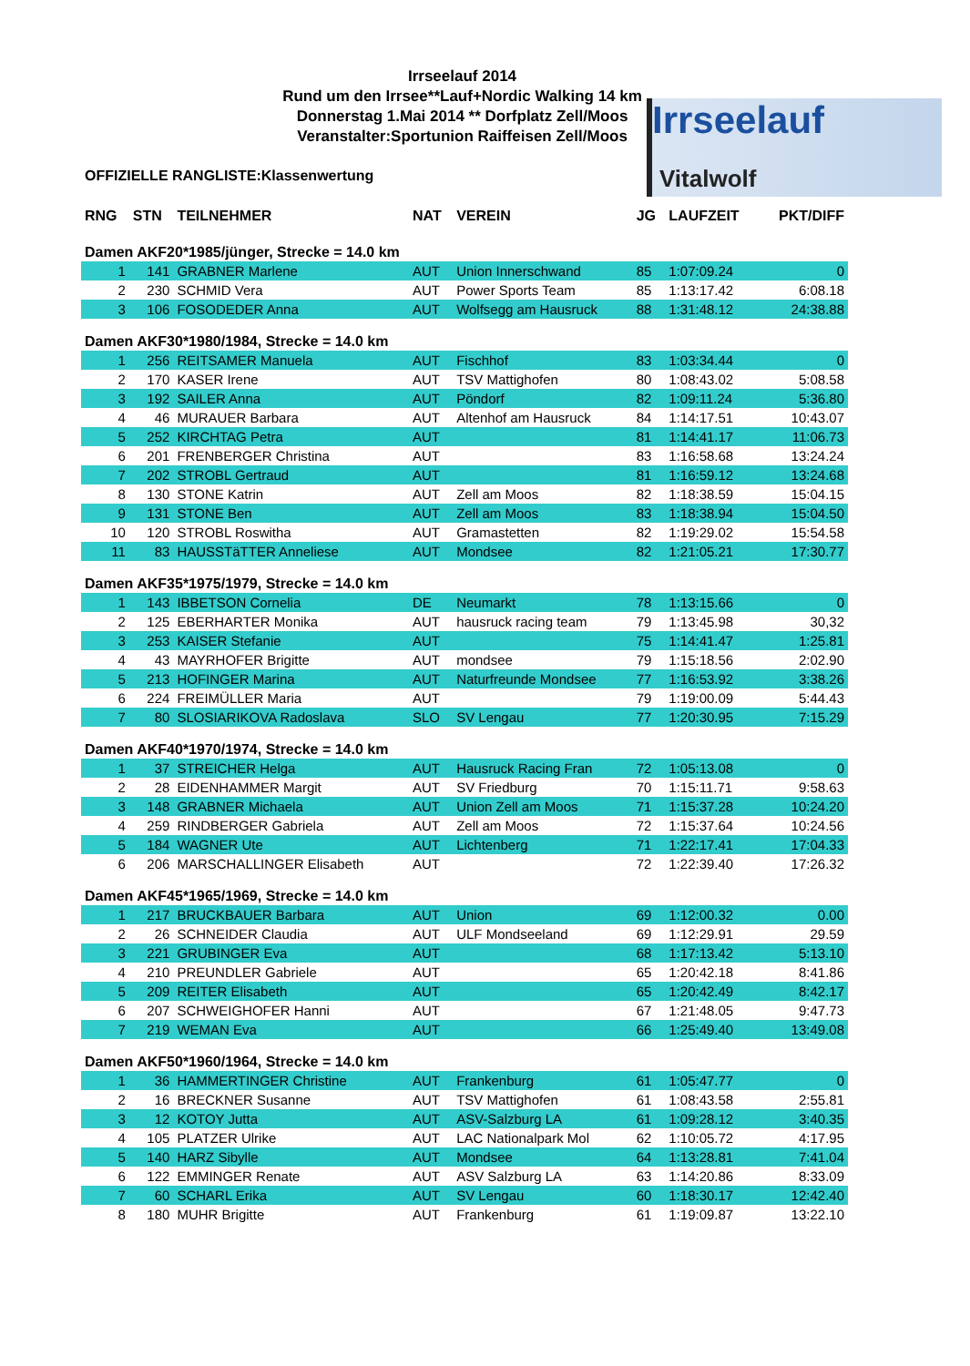Irrseelauf 2014
Rund um den Irrsee**Lauf+Nordic Walking 14 km
Donnerstag 1.Mai 2014 ** Dorfplatz Zell/Moos
Veranstalter:Sportunion Raiffeisen Zell/Moos
Irrseelauf
Vitalwolf
OFFIZIELLE RANGLISTE:Klassenwertung
| RNG | STN | TEILNEHMER | NAT | VEREIN | JG | LAUFZEIT | PKT/DIFF |
| --- | --- | --- | --- | --- | --- | --- | --- |
| Damen AKF20*1985/jünger, Strecke = 14.0 km | | | | | | | |
| 1 | 141 | GRABNER Marlene | AUT | Union Innerschwand | 85 | 1:07:09.24 | 0 |
| 2 | 230 | SCHMID Vera | AUT | Power Sports Team | 85 | 1:13:17.42 | 6:08.18 |
| 3 | 106 | FOSODEDER Anna | AUT | Wolfsegg am Hausruck | 88 | 1:31:48.12 | 24:38.88 |
| Damen AKF30*1980/1984, Strecke = 14.0 km | | | | | | | |
| 1 | 256 | REITSAMER Manuela | AUT | Fischhof | 83 | 1:03:34.44 | 0 |
| 2 | 170 | KASER Irene | AUT | TSV Mattighofen | 80 | 1:08:43.02 | 5:08.58 |
| 3 | 192 | SAILER Anna | AUT | Pöndorf | 82 | 1:09:11.24 | 5:36.80 |
| 4 | 46 | MURAUER Barbara | AUT | Altenhof am Hausruck | 84 | 1:14:17.51 | 10:43.07 |
| 5 | 252 | KIRCHTAG Petra | AUT | | 81 | 1:14:41.17 | 11:06.73 |
| 6 | 201 | FRENBERGER Christina | AUT | | 83 | 1:16:58.68 | 13:24.24 |
| 7 | 202 | STROBL Gertraud | AUT | | 81 | 1:16:59.12 | 13:24.68 |
| 8 | 130 | STONE Katrin | AUT | Zell am Moos | 82 | 1:18:38.59 | 15:04.15 |
| 9 | 131 | STONE Ben | AUT | Zell am Moos | 83 | 1:18:38.94 | 15:04.50 |
| 10 | 120 | STROBL Roswitha | AUT | Gramastetten | 82 | 1:19:29.02 | 15:54.58 |
| 11 | 83 | HAUSSTäTTER Anneliese | AUT | Mondsee | 82 | 1:21:05.21 | 17:30.77 |
| Damen AKF35*1975/1979, Strecke = 14.0 km | | | | | | | |
| 1 | 143 | IBBETSON Cornelia | DE | Neumarkt | 78 | 1:13:15.66 | 0 |
| 2 | 125 | EBERHARTER Monika | AUT | hausruck racing team | 79 | 1:13:45.98 | 30,32 |
| 3 | 253 | KAISER Stefanie | AUT | | 75 | 1:14:41.47 | 1:25.81 |
| 4 | 43 | MAYRHOFER Brigitte | AUT | mondsee | 79 | 1:15:18.56 | 2:02.90 |
| 5 | 213 | HOFINGER Marina | AUT | Naturfreunde Mondsee | 77 | 1:16:53.92 | 3:38.26 |
| 6 | 224 | FREIMÜLLER Maria | AUT | | 79 | 1:19:00.09 | 5:44.43 |
| 7 | 80 | SLOSIARIKOVA Radoslava | SLO | SV Lengau | 77 | 1:20:30.95 | 7:15.29 |
| Damen AKF40*1970/1974, Strecke = 14.0 km | | | | | | | |
| 1 | 37 | STREICHER Helga | AUT | Hausruck Racing Fran | 72 | 1:05:13.08 | 0 |
| 2 | 28 | EIDENHAMMER Margit | AUT | SV Friedburg | 70 | 1:15:11.71 | 9:58.63 |
| 3 | 148 | GRABNER Michaela | AUT | Union Zell am Moos | 71 | 1:15:37.28 | 10:24.20 |
| 4 | 259 | RINDBERGER Gabriela | AUT | Zell am Moos | 72 | 1:15:37.64 | 10:24.56 |
| 5 | 184 | WAGNER Ute | AUT | Lichtenberg | 71 | 1:22:17.41 | 17:04.33 |
| 6 | 206 | MARSCHALLINGER Elisabeth | AUT | | 72 | 1:22:39.40 | 17:26.32 |
| Damen AKF45*1965/1969, Strecke = 14.0 km | | | | | | | |
| 1 | 217 | BRUCKBAUER Barbara | AUT | Union | 69 | 1:12:00.32 | 0.00 |
| 2 | 26 | SCHNEIDER Claudia | AUT | ULF Mondseeland | 69 | 1:12:29.91 | 29.59 |
| 3 | 221 | GRUBINGER Eva | AUT | | 68 | 1:17:13.42 | 5:13.10 |
| 4 | 210 | PREUNDLER Gabriele | AUT | | 65 | 1:20:42.18 | 8:41.86 |
| 5 | 209 | REITER Elisabeth | AUT | | 65 | 1:20:42.49 | 8:42.17 |
| 6 | 207 | SCHWEIGHOFER Hanni | AUT | | 67 | 1:21:48.05 | 9:47.73 |
| 7 | 219 | WEMAN Eva | AUT | | 66 | 1:25:49.40 | 13:49.08 |
| Damen AKF50*1960/1964, Strecke = 14.0 km | | | | | | | |
| 1 | 36 | HAMMERTINGER Christine | AUT | Frankenburg | 61 | 1:05:47.77 | 0 |
| 2 | 16 | BRECKNER Susanne | AUT | TSV Mattighofen | 61 | 1:08:43.58 | 2:55.81 |
| 3 | 12 | KOTOY Jutta | AUT | ASV-Salzburg LA | 61 | 1:09:28.12 | 3:40.35 |
| 4 | 105 | PLATZER Ulrike | AUT | LAC Nationalpark Mol | 62 | 1:10:05.72 | 4:17.95 |
| 5 | 140 | HARZ Sibylle | AUT | Mondsee | 64 | 1:13:28.81 | 7:41.04 |
| 6 | 122 | EMMINGER Renate | AUT | ASV Salzburg LA | 63 | 1:14:20.86 | 8:33.09 |
| 7 | 60 | SCHARL Erika | AUT | SV Lengau | 60 | 1:18:30.17 | 12:42.40 |
| 8 | 180 | MUHR Brigitte | AUT | Frankenburg | 61 | 1:19:09.87 | 13:22.10 |